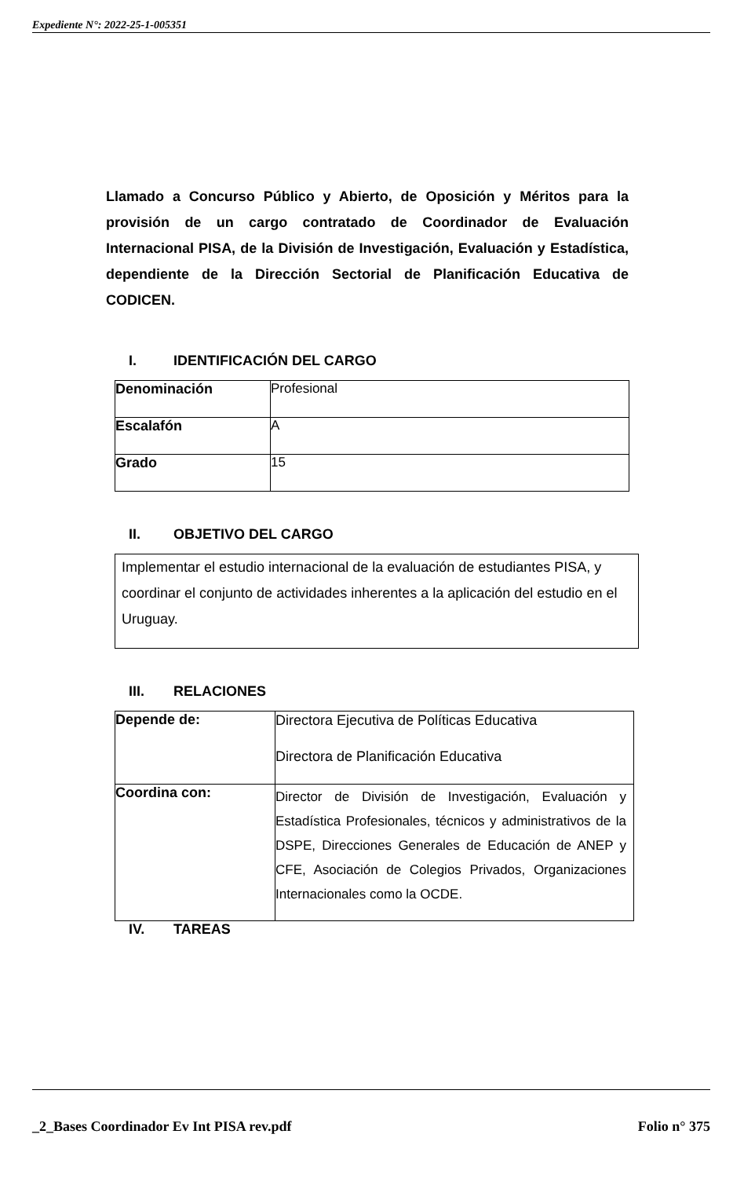Expediente N°: 2022-25-1-005351
Llamado a Concurso Público y Abierto, de Oposición y Méritos para la provisión de un cargo contratado de Coordinador de Evaluación Internacional PISA, de la División de Investigación, Evaluación y Estadística, dependiente de la Dirección Sectorial de Planificación Educativa de CODICEN.
I. IDENTIFICACIÓN DEL CARGO
| Denominación | Profesional |
| Escalafón | A |
| Grado | 15 |
II. OBJETIVO DEL CARGO
Implementar el estudio internacional de la evaluación de estudiantes PISA, y coordinar el conjunto de actividades inherentes a la aplicación del estudio en el Uruguay.
III. RELACIONES
| Depende de: | Directora Ejecutiva de Políticas Educativa Directora de Planificación Educativa |
| Coordina con: | Director de División de Investigación, Evaluación y Estadística Profesionales, técnicos y administrativos de la DSPE, Direcciones Generales de Educación de ANEP y CFE, Asociación de Colegios Privados, Organizaciones Internacionales como la OCDE. |
IV. TAREAS
_2_Bases Coordinador Ev Int PISA rev.pdf Folio n° 375